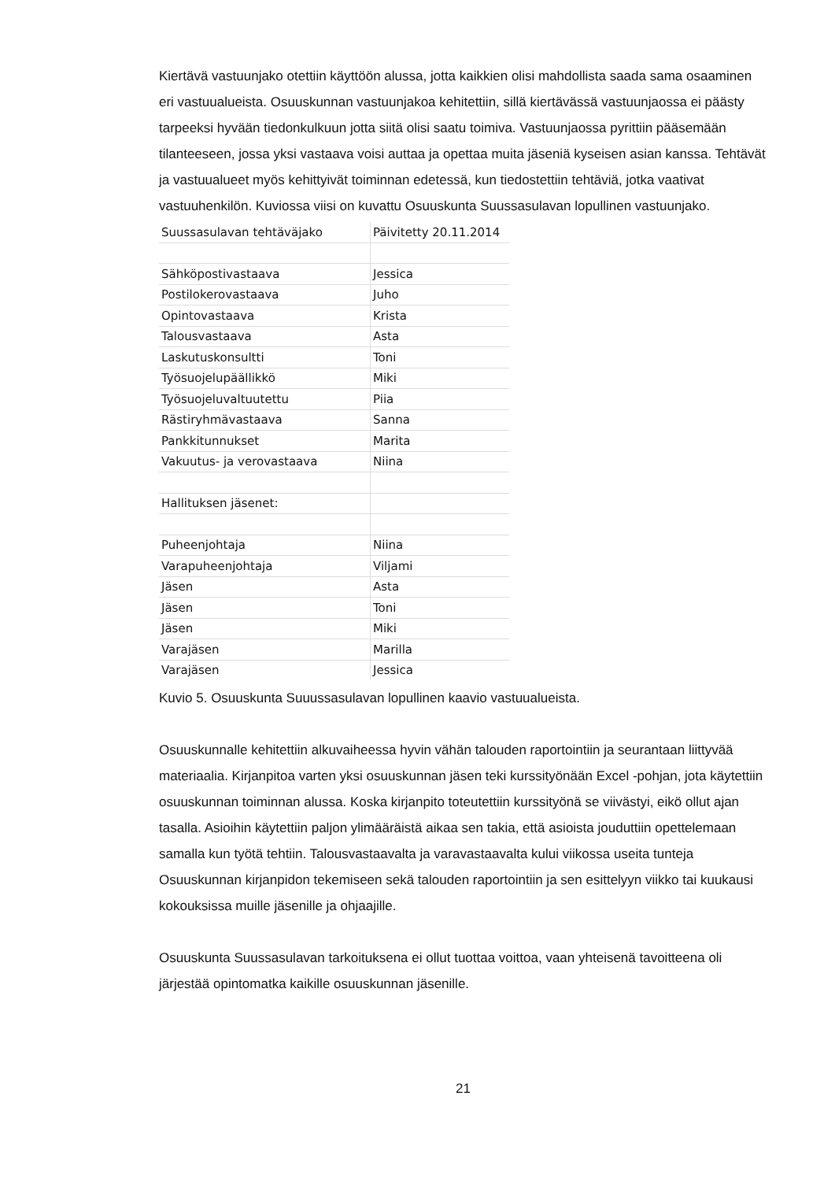Kiertävä vastuunjako otettiin käyttöön alussa, jotta kaikkien olisi mahdollista saada sama osaaminen eri vastuualueista. Osuuskunnan vastuunjakoa kehitettiin, sillä kiertävässä vastuunjaossa ei päästy tarpeeksi hyvään tiedonkulkuun jotta siitä olisi saatu toimiva. Vastuunjaossa pyrittiin pääsemään tilanteeseen, jossa yksi vastaava voisi auttaa ja opettaa muita jäseniä kyseisen asian kanssa. Tehtävät ja vastuualueet myös kehittyivät toiminnan edetessä, kun tiedostettiin tehtäviä, jotka vaativat vastuuhenkilön. Kuviossa viisi on kuvattu Osuuskunta Suussasulavan lopullinen vastuunjako.
| Suussasulavan tehtäväjako | Päivitetty 20.11.2014 |
| Sähköpostivastaava | Jessica |
| Postilokerovastaava | Juho |
| Opintovastaava | Krista |
| Talousvastaava | Asta |
| Laskutuskonsultti | Toni |
| Työsuojelupäällikkö | Miki |
| Työsuojeluvaltuutettu | Piia |
| Rästiryhmävastaava | Sanna |
| Pankkitunnukset | Marita |
| Vakuutus- ja verovastaava | Niina |
| Hallituksen jäsenet: | |
| Puheenjohtaja | Niina |
| Varapuheenjohtaja | Viljami |
| Jäsen | Asta |
| Jäsen | Toni |
| Jäsen | Miki |
| Varajäsen | Marilla |
| Varajäsen | Jessica |
Kuvio 5. Osuuskunta Suuussasulavan lopullinen kaavio vastuualueista.
Osuuskunnalle kehitettiin alkuvaiheessa hyvin vähän talouden raportointiin ja seurantaan liittyvää materiaalia. Kirjanpitoa varten yksi osuuskunnan jäsen teki kurssityönään Excel -pohjan, jota käytettiin osuuskunnan toiminnan alussa. Koska kirjanpito toteutettiin kurssityönä se viivästyi, eikö ollut ajan tasalla. Asioihin käytettiin paljon ylimääräistä aikaa sen takia, että asioista jouduttiin opettelemaan samalla kun työtä tehtiin. Talousvastaavalta ja varavastaavalta kului viikossa useita tunteja Osuuskunnan kirjanpidon tekemiseen sekä talouden raportointiin ja sen esittelyyn viikko tai kuukausi kokouksissa muille jäsenille ja ohjaajille.
Osuuskunta Suussasulavan tarkoituksena ei ollut tuottaa voittoa, vaan yhteisenä tavoitteena oli järjestää opintomatka kaikille osuuskunnan jäsenille.
21